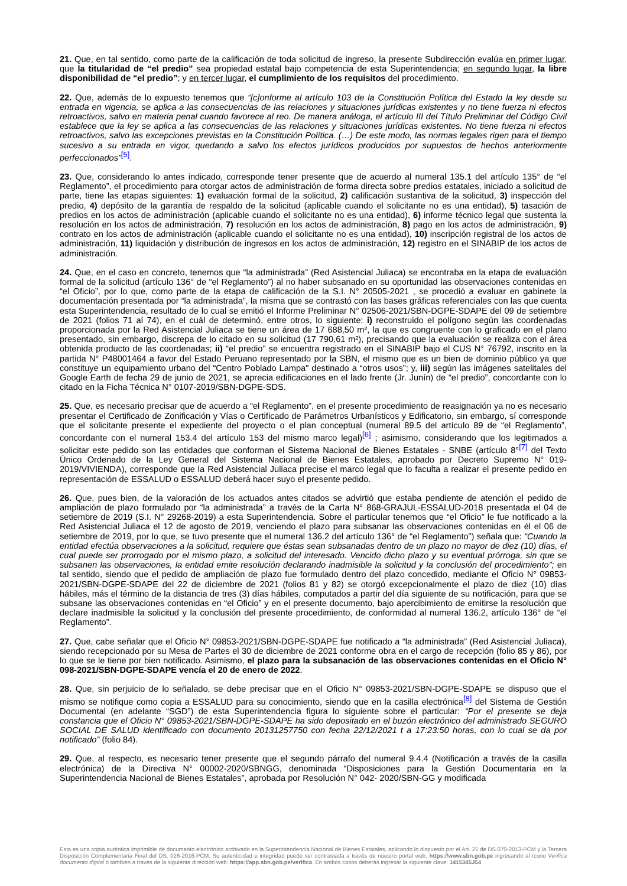21. Que, en tal sentido, como parte de la calificación de toda solicitud de ingreso, la presente Subdirección evalúa en primer lugar, que la titularidad de “el predio” sea propiedad estatal bajo competencia de esta Superintendencia; en segundo lugar, la libre disponibilidad de “el predio”; y en tercer lugar, el cumplimiento de los requisitos del procedimiento.
22. Que, además de lo expuesto tenemos que “[c]onforme al artículo 103 de la Constitución Política del Estado la ley desde su entrada en vigencia, se aplica a las consecuencias de las relaciones y situaciones jurídicas existentes y no tiene fuerza ni efectos retroactivos, salvo en materia penal cuando favorece al reo. De manera análoga, el artículo III del Título Preliminar del Código Civil establece que la ley se aplica a las consecuencias de las relaciones y situaciones jurídicas existentes. No tiene fuerza ni efectos retroactivos, salvo las excepciones previstas en la Constitución Política. (…) De este modo, las normas legales rigen para el tiempo sucesivo a su entrada en vigor, quedando a salvo los efectos jurídicos producidos por supuestos de hechos anteriormente perfeccionados”<sup>[5]</sup>.
23. Que, considerando lo antes indicado, corresponde tener presente que de acuerdo al numeral 135.1 del artículo 135° de “el Reglamento”, el procedimiento para otorgar actos de administración de forma directa sobre predios estatales, iniciado a solicitud de parte, tiene las etapas siguientes: 1) evaluación formal de la solicitud, 2) calificación sustantiva de la solicitud, 3) inspección del predio, 4) depósito de la garantía de respaldo de la solicitud (aplicable cuando el solicitante no es una entidad), 5) tasación de predios en los actos de administración (aplicable cuando el solicitante no es una entidad), 6) informe técnico legal que sustenta la resolución en los actos de administración, 7) resolución en los actos de administración, 8) pago en los actos de administración, 9) contrato en los actos de administración (aplicable cuando el solicitante no es una entidad), 10) inscripción registral de los actos de administración, 11) liquidación y distribución de ingresos en los actos de administración, 12) registro en el SINABIP de los actos de administración.
24. Que, en el caso en concreto, tenemos que “la administrada” (Red Asistencial Juliaca) se encontraba en la etapa de evaluación formal de la solicitud (artículo 136° de “el Reglamento”) al no haber subsanado en su oportunidad las observaciones contenidas en “el Oficio”, por lo que, como parte de la etapa de calificación de la S.I. N° 20505-2021 , se procedió a evaluar en gabinete la documentación presentada por “la administrada”, la misma que se contrastó con las bases gráficas referenciales con las que cuenta esta Superintendencia, resultado de lo cual se emitió el Informe Preliminar N° 02506-2021/SBN-DGPE-SDAPE del 09 de setiembre de 2021 (folios 71 al 74), en el cuál de determinó, entre otros, lo siguiente: i) reconstruido el polígono según las coordenadas proporcionada por la Red Asistencial Juliaca se tiene un área de 17 688,50 m², la que es congruente con lo graficado en el plano presentado, sin embargo, discrepa de lo citado en su solicitud (17 790,61 m²), precisando que la evaluación se realiza con el área obtenida producto de las coordenadas; ii) “el predio” se encuentra registrado en el SINABIP bajo el CUS N° 76792, inscrito en la partida N° P48001464 a favor del Estado Peruano representado por la SBN, el mismo que es un bien de dominio público ya que constituye un equipamiento urbano del “Centro Poblado Lampa" destinado a “otros usos”; y, iii) según las imágenes satelitales del Google Earth de fecha 29 de junio de 2021, se aprecia edificaciones en el lado frente (Jr. Junín) de “el predio”, concordante con lo citado en la Ficha Técnica N° 0107-2019/SBN-DGPE-SDS.
25. Que, es necesario precisar que de acuerdo a “el Reglamento”, en el presente procedimiento de reasignación ya no es necesario presentar el Certificado de Zonificación y Vías o Certificado de Parámetros Urbanísticos y Edificatorio, sin embargo, sí corresponde que el solicitante presente el expediente del proyecto o el plan conceptual (numeral 89.5 del artículo 89 de “el Reglamento”, concordante con el numeral 153.4 del artículo 153 del mismo marco legal)<sup>[6]</sup> ; asimismo, considerando que los legitimados a solicitar este pedido son las entidades que conforman el Sistema Nacional de Bienes Estatales - SNBE (artículo 8°<sup>[7]</sup> del Texto Único Ordenado de la Ley General del Sistema Nacional de Bienes Estatales, aprobado por Decreto Supremo N° 019-2019/VIVIENDA), corresponde que la Red Asistencial Juliaca precise el marco legal que lo faculta a realizar el presente pedido en representación de ESSALUD o ESSALUD deberá hacer suyo el presente pedido.
26. Que, pues bien, de la valoración de los actuados antes citados se advirtió que estaba pendiente de atención el pedido de ampliación de plazo formulado por “la administrada” a través de la Carta N° 868-GRAJUL-ESSALUD-2018 presentada el 04 de setiembre de 2019 (S.I. N° 29268-2019) a esta Superintendencia. Sobre el particular tenemos que “el Oficio” le fue notificado a la Red Asistencial Juliaca el 12 de agosto de 2019, venciendo el plazo para subsanar las observaciones contenidas en él el 06 de setiembre de 2019, por lo que, se tuvo presente que el numeral 136.2 del artículo 136° de “el Reglamento”) señala que: “Cuando la entidad efectúa observaciones a la solicitud, requiere que éstas sean subsanadas dentro de un plazo no mayor de diez (10) días, el cual puede ser prorrogado por el mismo plazo, a solicitud del interesado. Vencido dicho plazo y su eventual prórroga, sin que se subsanen las observaciones, la entidad emite resolución declarando inadmisible la solicitud y la conclusión del procedimiento”; en tal sentido, siendo que el pedido de ampliación de plazo fue formulado dentro del plazo concedido, mediante el Oficio N° 09853-2021/SBN-DGPE-SDAPE del 22 de diciembre de 2021 (folios 81 y 82) se otorgó excepcionalmente el plazo de diez (10) días hábiles, más el término de la distancia de tres (3) días hábiles, computados a partir del día siguiente de su notificación, para que se subsane las observaciones contenidas en “el Oficio” y en el presente documento, bajo apercibimiento de emitirse la resolución que declare inadmisible la solicitud y la conclusión del presente procedimiento, de conformidad al numeral 136.2, artículo 136° de “el Reglamento”.
27. Que, cabe señalar que el Oficio N° 09853-2021/SBN-DGPE-SDAPE fue notificado a “la administrada” (Red Asistencial Juliaca), siendo recepcionado por su Mesa de Partes el 30 de diciembre de 2021 conforme obra en el cargo de recepción (folio 85 y 86), por lo que se le tiene por bien notificado. Asimismo, el plazo para la subsanación de las observaciones contenidas en el Oficio N° 098-2021/SBN-DGPE-SDAPE vencía el 20 de enero de 2022.
28. Que, sin perjuicio de lo señalado, se debe precisar que en el Oficio N° 09853-2021/SBN-DGPE-SDAPE se dispuso que el mismo se notifique como copia a ESSALUD para su conocimiento, siendo que en la casilla electrónica<sup>[8]</sup> del Sistema de Gestión Documental (en adelante “SGD”) de esta Superintendencia figura lo siguiente sobre el particular: “Por el presente se deja constancia que el Oficio N° 09853-2021/SBN-DGPE-SDAPE ha sido depositado en el buzón electrónico del administrado SEGURO SOCIAL DE SALUD identificado con documento 20131257750 con fecha 22/12/2021 t a 17:23:50 horas, con lo cual se da por notificado” (folio 84).
29. Que, al respecto, es necesario tener presente que el segundo párrafo del numeral 9.4.4 (Notificación a través de la casilla electrónica) de la Directiva N° 00002-2020/SBNGG, denominada “Disposiciones para la Gestión Documentaria en la Superintendencia Nacional de Bienes Estatales”, aprobada por Resolución N° 042- 2020/SBN-GG y modificada
Esta es una copia auténtica imprimible de documento electrónico archivado en la Superintendencia Nacional de Bienes Estatales, aplicando lo dispuesto por el Art. 25 de DS.070-2013-PCM y la Tercera Disposición Complementaria Final del DS. 026-2016-PCM. Su autenticidad e integridad puede ser contrastada a través de nuestro portal web. https://www.sbn.gob.pe ingresando al ícono Verifica documento digital o también a través de la siguiente dirección web: https://app.sbn.gob.pe/verifica. En ambos casos deberás ingresar la siguiente clave: 1415345J54